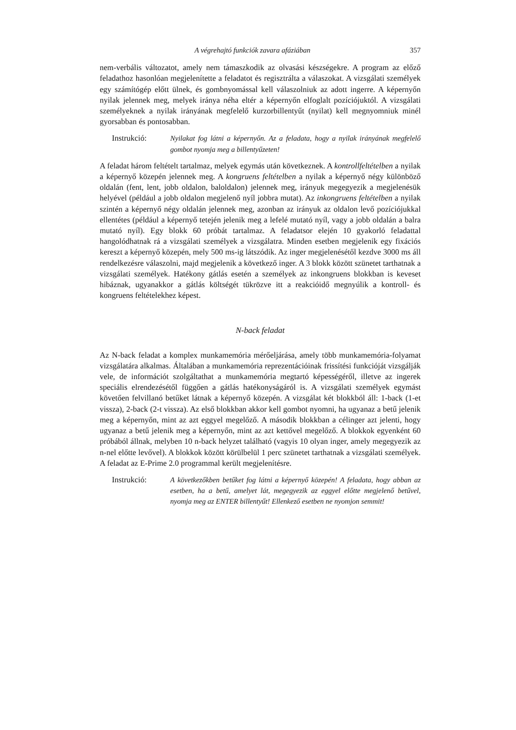A végrehajtó funkciók zavara afáziában 357
nem-verbális változatot, amely nem támaszkodik az olvasási készségekre. A program az előző feladathoz hasonlóan megjelenítette a feladatot és regisztrálta a válaszokat. A vizsgálati személyek egy számítógép előtt ülnek, és gombnyomással kell válaszolniuk az adott ingerre. A képernyőn nyilak jelennek meg, melyek iránya néha eltér a képernyőn elfoglalt pozíciójuktól. A vizsgálati személyeknek a nyilak irányának megfelelő kurzorbillentyűt (nyilat) kell megnyomniuk minél gyorsabban és pontosabban.
Instrukció: Nyilakat fog látni a képernyőn. Az a feladata, hogy a nyilak irányának megfelelő gombot nyomja meg a billentyűzeten!
A feladat három feltételt tartalmaz, melyek egymás után következnek. A kontrollfeltételben a nyilak a képernyő közepén jelennek meg. A kongruens feltételben a nyilak a képernyő négy különböző oldalán (fent, lent, jobb oldalon, baloldalon) jelennek meg, irányuk megegyezik a megjelenésük helyével (például a jobb oldalon megjelenő nyíl jobbra mutat). Az inkongruens feltételben a nyilak szintén a képernyő négy oldalán jelennek meg, azonban az irányuk az oldalon levő pozíciójukkal ellentétes (például a képernyő tetején jelenik meg a lefelé mutató nyíl, vagy a jobb oldalán a balra mutató nyíl). Egy blokk 60 próbát tartalmaz. A feladatsor elején 10 gyakorló feladattal hangolódhatnak rá a vizsgálati személyek a vizsgálatra. Minden esetben megjelenik egy fixációs kereszt a képernyő közepén, mely 500 ms-ig látszódik. Az inger megjelenésétől kezdve 3000 ms áll rendelkezésre válaszolni, majd megjelenik a következő inger. A 3 blokk között szünetet tarthatnak a vizsgálati személyek. Hatékony gátlás esetén a személyek az inkongruens blokkban is keveset hibáznak, ugyanakkor a gátlás költségét tükrözve itt a reakcióidő megnyúlik a kontroll- és kongruens feltételekhez képest.
N-back feladat
Az N-back feladat a komplex munkamemória mérőeljárása, amely több munkamemória-folyamat vizsgálatára alkalmas. Általában a munkamemória reprezentációinak frissítési funkcióját vizsgálják vele, de információt szolgáltathat a munkamemória megtartó képességéről, illetve az ingerek speciális elrendezésétől függően a gátlás hatékonyságáról is. A vizsgálati személyek egymást követően felvillanó betűket látnak a képernyő közepén. A vizsgálat két blokkból áll: 1-back (1-et vissza), 2-back (2-t vissza). Az első blokkban akkor kell gombot nyomni, ha ugyanaz a betű jelenik meg a képernyőn, mint az azt eggyel megelőző. A második blokkban a célinger azt jelenti, hogy ugyanaz a betű jelenik meg a képernyőn, mint az azt kettővel megelőző. A blokkok egyenként 60 próbából állnak, melyben 10 n-back helyzet található (vagyis 10 olyan inger, amely megegyezik az n-nel előtte levővel). A blokkok között körülbelül 1 perc szünetet tarthatnak a vizsgálati személyek. A feladat az E-Prime 2.0 programmal került megjelenítésre.
Instrukció: A következőkben betűket fog látni a képernyő közepén! A feladata, hogy abban az esetben, ha a betű, amelyet lát, megegyezik az eggyel előtte megjelenő betűvel, nyomja meg az ENTER billentyűt! Ellenkező esetben ne nyomjon semmit!